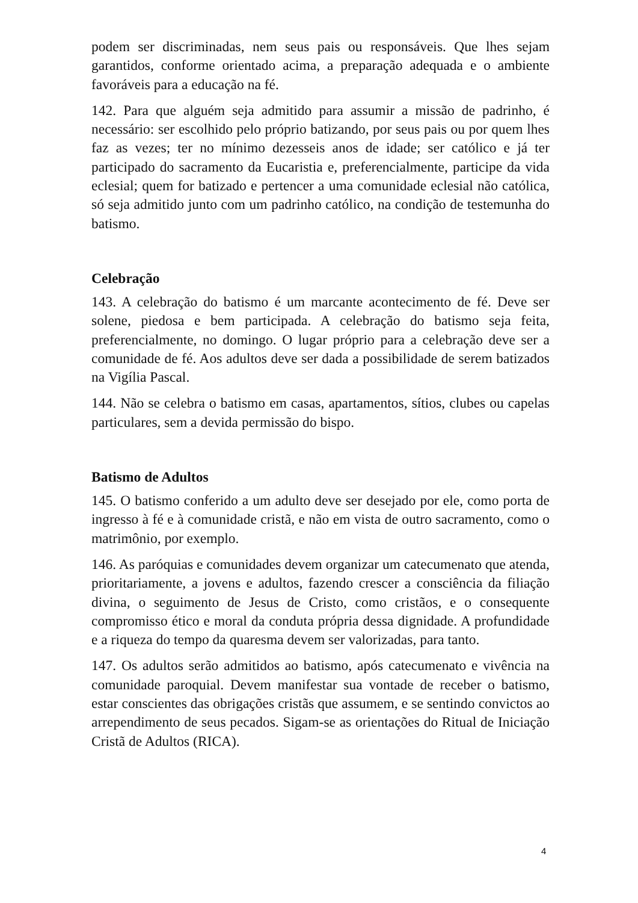podem ser discriminadas, nem seus pais ou responsáveis. Que lhes sejam garantidos, conforme orientado acima, a preparação adequada e o ambiente favoráveis para a educação na fé.
142. Para que alguém seja admitido para assumir a missão de padrinho, é necessário: ser escolhido pelo próprio batizando, por seus pais ou por quem lhes faz as vezes; ter no mínimo dezesseis anos de idade; ser católico e já ter participado do sacramento da Eucaristia e, preferencialmente, participe da vida eclesial; quem for batizado e pertencer a uma comunidade eclesial não católica, só seja admitido junto com um padrinho católico, na condição de testemunha do batismo.
Celebração
143. A celebração do batismo é um marcante acontecimento de fé. Deve ser solene, piedosa e bem participada. A celebração do batismo seja feita, preferencialmente, no domingo. O lugar próprio para a celebração deve ser a comunidade de fé. Aos adultos deve ser dada a possibilidade de serem batizados na Vigília Pascal.
144. Não se celebra o batismo em casas, apartamentos, sítios, clubes ou capelas particulares, sem a devida permissão do bispo.
Batismo de Adultos
145. O batismo conferido a um adulto deve ser desejado por ele, como porta de ingresso à fé e à comunidade cristã, e não em vista de outro sacramento, como o matrimônio, por exemplo.
146. As paróquias e comunidades devem organizar um catecumenato que atenda, prioritariamente, a jovens e adultos, fazendo crescer a consciência da filiação divina, o seguimento de Jesus de Cristo, como cristãos, e o consequente compromisso ético e moral da conduta própria dessa dignidade. A profundidade e a riqueza do tempo da quaresma devem ser valorizadas, para tanto.
147. Os adultos serão admitidos ao batismo, após catecumenato e vivência na comunidade paroquial. Devem manifestar sua vontade de receber o batismo, estar conscientes das obrigações cristãs que assumem, e se sentindo convictos ao arrependimento de seus pecados. Sigam-se as orientações do Ritual de Iniciação Cristã de Adultos (RICA).
4